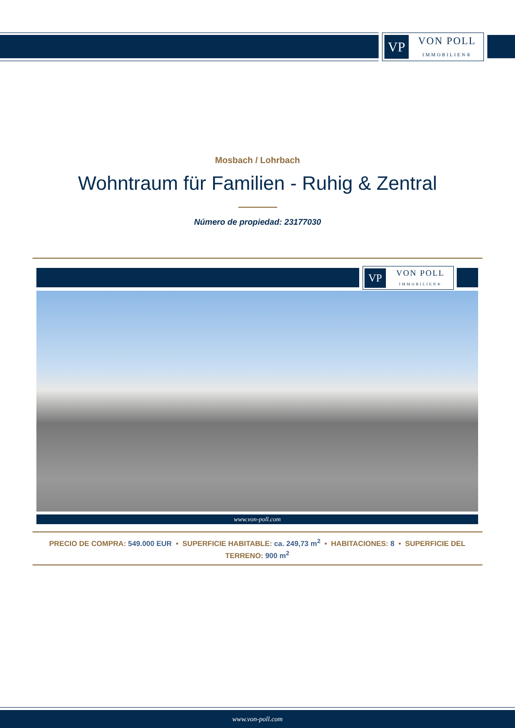VP
VON POLL
IMMOBILIEN®
Mosbach / Lohrbach
Wohntraum für Familien - Ruhig & Zentral
Número de propiedad: 23177030
VP
VON POLL
IMMOBILIEN®
www.von-poll.com
PRECIO DE COMPRA: 549.000 EUR • SUPERFICIE HABITABLE: ca. 249,73 m<sup>2</sup> • HABITACIONES: 8 • SUPERFICIE DEL TERRENO: 900 m<sup>2</sup>
www.von-poll.com